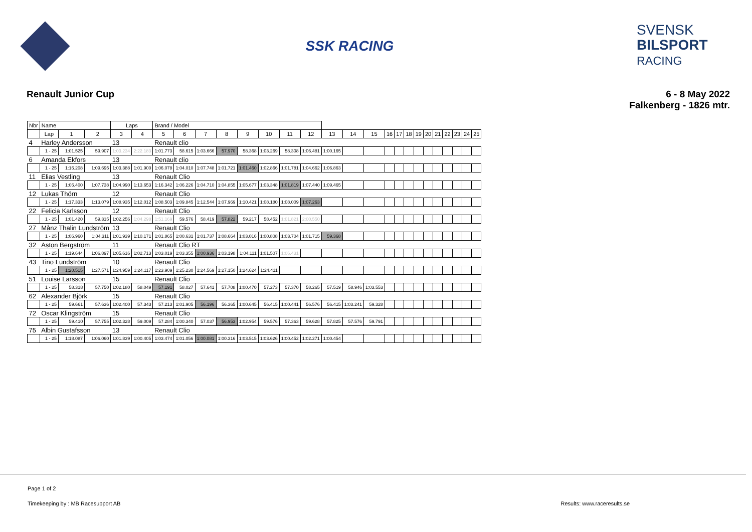SSK RACING
SVENSK
BILSPORT
RACING
Renault Junior Cup 6 - 8 May 2022
Falkenberg - 1826 mtr.
| Nbr | Name | | | Laps | | Brand / Model | | | | | | | | | | | | | | | | | | | | |
| --- | --- | --- | --- | --- | --- | --- | --- | --- | --- | --- | --- | --- | --- | --- | --- | --- | --- | --- | --- | --- | --- | --- | --- | --- | --- | --- |
| | Lap | 1 | 2 | 3 | 4 | 5 | 6 | 7 | 8 | 9 | 10 | 11 | 12 | 13 | 14 | 15 | 16 | 17 | 18 | 19 | 20 | 21 | 22 | 23 | 24 | 25 |
| 4 | Harley Andersson | | | 13 | | Renault clio | | | | | | | | | | | | | | | | | | | | |
| | 1 - 25 | 1:01.525 | 59.907 | 1:03.234 | 2:22.183 | 1:01.773 | 58.615 | 1:03.666 | 57.970 | 58.368 | 1:03.269 | 58.308 | 1:06.481 | 1:00.165 | | | | | | | | | | | | |
| 6 | Amanda Ekfors | | | 13 | | Renault clio | | | | | | | | | | | | | | | | | | | | |
| | 1 - 25 | 1:16.208 | 1:09.695 | 1:03.388 | 1:01.900 | 1:06.078 | 1:04.010 | 1:07.748 | 1:01.721 | 1:01.460 | 1:02.866 | 1:01.781 | 1:04.662 | 1:06.863 | | | | | | | | | | | | |
| 11 | Elias Vestling | | | 13 | | Renault Clio | | | | | | | | | | | | | | | | | | | | |
| | 1 - 25 | 1:06.400 | 1:07.738 | 1:04.990 | 1:13.653 | 1:16.342 | 1:06.226 | 1:04.710 | 1:04.855 | 1:05.677 | 1:03.348 | 1:01.819 | 1:07.440 | 1:09.465 | | | | | | | | | | | | |
| 12 | Lukas Thörn | | | 12 | | Renault Clio | | | | | | | | | | | | | | | | | | | | |
| | 1 - 25 | 1:17.333 | 1:13.079 | 1:08.935 | 1:12.012 | 1:08.503 | 1:09.845 | 1:12.544 | 1:07.969 | 1:10.421 | 1:08.180 | 1:08.009 | 1:07.263 | | | | | | | | | | | | | |
| 22 | Felicia Karlsson | | | 12 | | Renault Clio | | | | | | | | | | | | | | | | | | | | |
| | 1 - 25 | 1:01.420 | 59.315 | 1:02.256 | 1:04.298 | 1:51.169 | 59.576 | 58.419 | 57.822 | 59.217 | 58.452 | 1:01.821 | 2:00.550 | | | | | | | | | | | | | |
| 27 | Månz Thalin Lundström | | | 13 | | Renault Clio | | | | | | | | | | | | | | | | | | | | |
| | 1 - 25 | 1:06.960 | 1:04.311 | 1:01.939 | 1:10.171 | 1:01.865 | 1:00.631 | 1:01.737 | 1:08.664 | 1:03.016 | 1:00.808 | 1:03.704 | 1:01.715 | 59.368 | | | | | | | | | | | | |
| 32 | Aston Bergström | | | 11 | | Renault Clio RT | | | | | | | | | | | | | | | | | | | | |
| | 1 - 25 | 1:19.644 | 1:06.897 | 1:05.616 | 1:02.713 | 1:03.019 | 1:03.355 | 1:00.936 | 1:03.198 | 1:04.111 | 1:01.507 | 1:06.431 | | | | | | | | | | | | | | |
| 43 | Tino Lundström | | | 10 | | Renault Clio | | | | | | | | | | | | | | | | | | | | |
| | 1 - 25 | 1:20.515 | 1:27.571 | 1:24.959 | 1:24.117 | 1:23.909 | 1:25.230 | 1:24.569 | 1:27.150 | 1:24.624 | 1:24.411 | | | | | | | | | | | | | | | |
| 51 | Louise Larsson | | | 15 | | Renault Clio | | | | | | | | | | | | | | | | | | | | |
| | 1 - 25 | 58.318 | 57.750 | 1:02.180 | 58.049 | 57.191 | 58.027 | 57.641 | 57.708 | 1:00.470 | 57.273 | 57.370 | 58.265 | 57.519 | 58.946 | 1:03.553 | | | | | | | | | | |
| 62 | Alexander Björk | | | 15 | | Renault Clio | | | | | | | | | | | | | | | | | | | | |
| | 1 - 25 | 59.661 | 57.636 | 1:02.400 | 57.343 | 57.213 | 1:01.905 | 56.196 | 56.365 | 1:00.645 | 56.415 | 1:00.441 | 56.576 | 56.415 | 1:03.241 | 59.328 | | | | | | | | | | |
| 72 | Oscar Klingström | | | 15 | | Renault Clio | | | | | | | | | | | | | | | | | | | | |
| | 1 - 25 | 59.410 | 57.755 | 1:02.328 | 59.009 | 57.284 | 1:00.340 | 57.037 | 56.953 | 1:02.954 | 59.576 | 57.363 | 59.628 | 57.825 | 57.576 | 59.791 | | | | | | | | | | |
| 75 | Albin Gustafsson | | | 13 | | Renault Clio | | | | | | | | | | | | | | | | | | | | |
| | 1 - 25 | 1:18.087 | 1:06.060 | 1:01.839 | 1:00.405 | 1:03.474 | 1:01.056 | 1:00.081 | 1:00.316 | 1:03.515 | 1:03.626 | 1:00.452 | 1:02.271 | 1:00.454 | | | | | | | | | | | | |
Page 1 of 2
Timekeeping by : MB Racesupport AB Results: www.raceresults.se